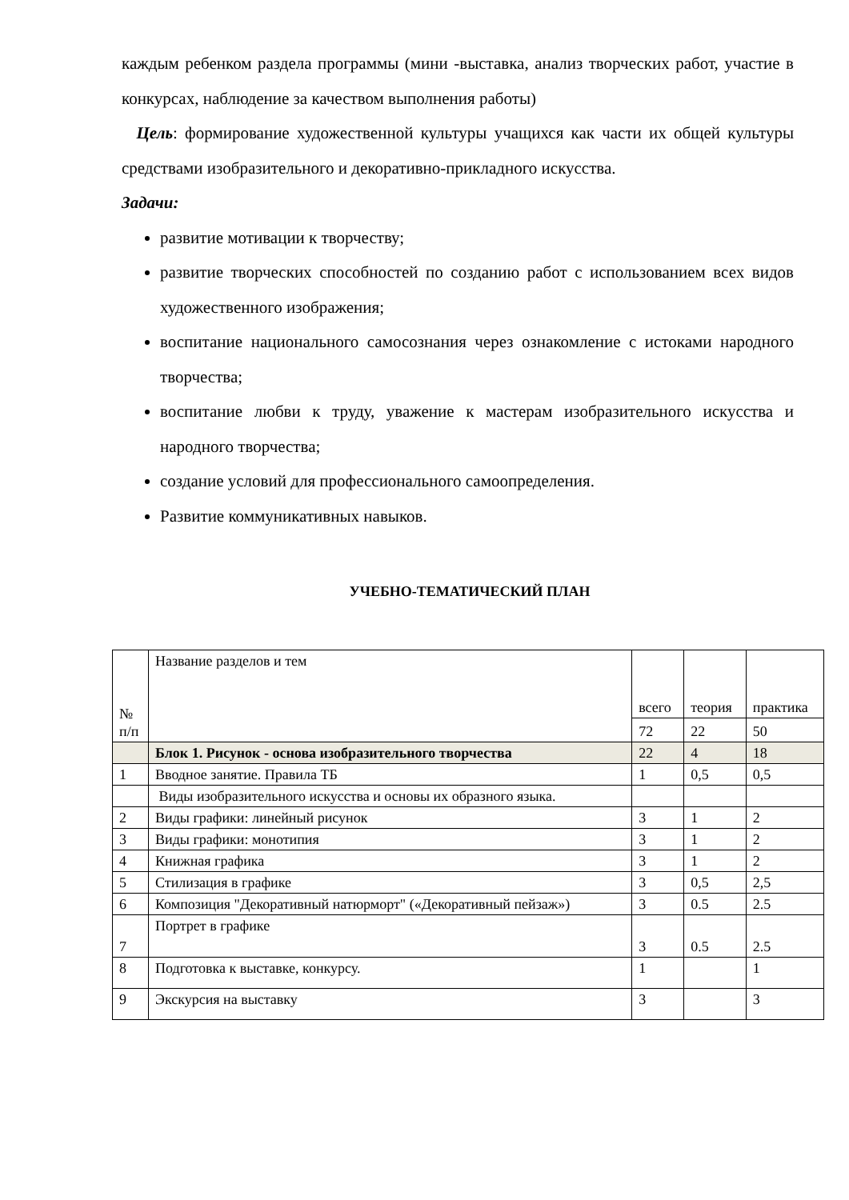каждым ребенком раздела программы (мини -выставка, анализ творческих работ, участие в конкурсах, наблюдение за качеством выполнения работы)
Цель: формирование художественной культуры учащихся как части их общей культуры средствами изобразительного и декоративно-прикладного искусства.
Задачи:
развитие мотивации к творчеству;
развитие творческих способностей по созданию работ с использованием всех видов художественного изображения;
воспитание национального самосознания через ознакомление с истоками народного творчества;
воспитание любви к труду, уважение к мастерам изобразительного искусства и народного творчества;
создание условий для профессионального самоопределения.
Развитие коммуникативных навыков.
УЧЕБНО-ТЕМАТИЧЕСКИЙ ПЛАН
| № п/п | Название разделов и тем | всего | теория | практика |
| | | 72 | 22 | 50 |
| | Блок 1. Рисунок - основа изобразительного творчества | 22 | 4 | 18 |
| 1 | Вводное занятие. Правила ТБ | 1 | 0,5 | 0,5 |
| | Виды изобразительного искусства и основы их образного языка. | | | |
| 2 | Виды графики: линейный рисунок | 3 | 1 | 2 |
| 3 | Виды графики: монотипия | 3 | 1 | 2 |
| 4 | Книжная графика | 3 | 1 | 2 |
| 5 | Стилизация в графике | 3 | 0,5 | 2,5 |
| 6 | Композиция "Декоративный натюрморт" («Декоративный пейзаж») | 3 | 0.5 | 2.5 |
| 7 | Портрет в графике | 3 | 0.5 | 2.5 |
| 8 | Подготовка к выставке, конкурсу. | 1 | | 1 |
| 9 | Экскурсия на выставку | 3 | | 3 |